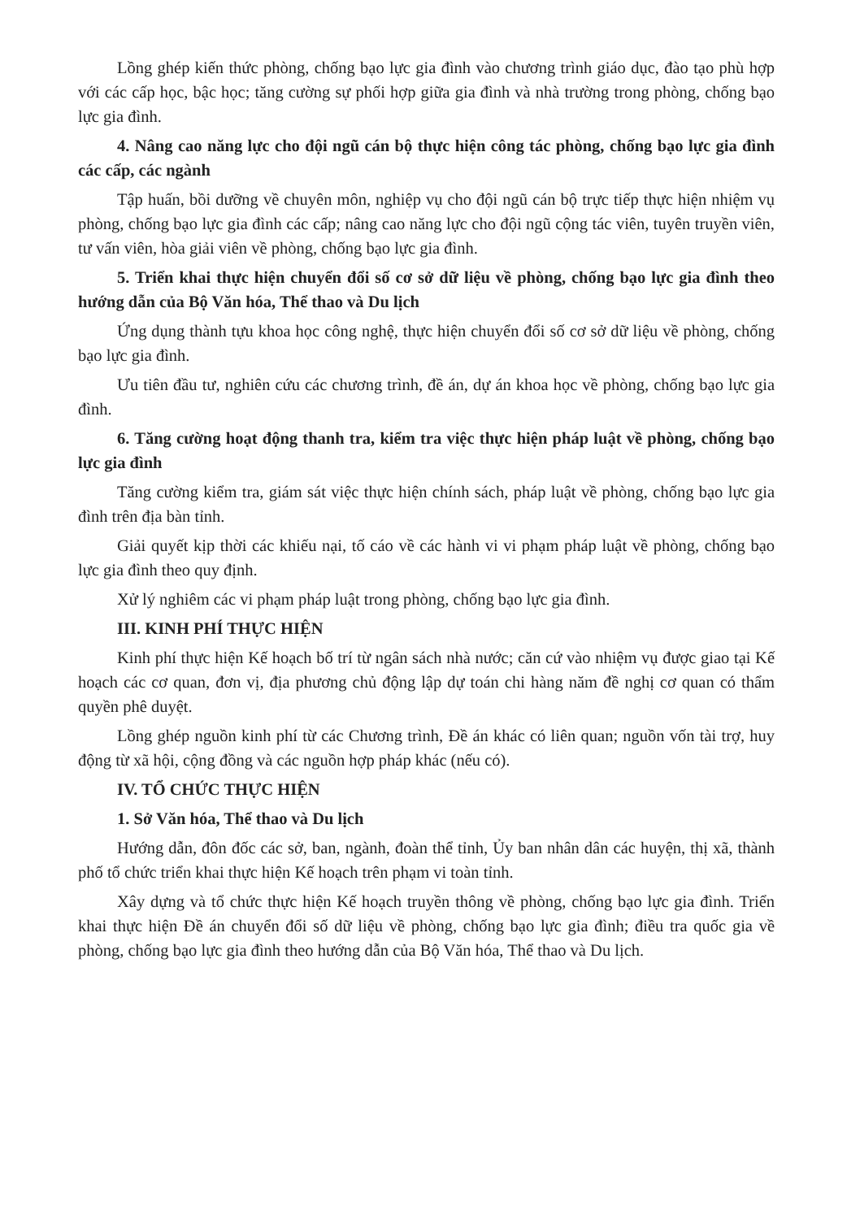Lồng ghép kiến thức phòng, chống bạo lực gia đình vào chương trình giáo dục, đào tạo phù hợp với các cấp học, bậc học; tăng cường sự phối hợp giữa gia đình và nhà trường trong phòng, chống bạo lực gia đình.
4. Nâng cao năng lực cho đội ngũ cán bộ thực hiện công tác phòng, chống bạo lực gia đình các cấp, các ngành
Tập huấn, bồi dưỡng về chuyên môn, nghiệp vụ cho đội ngũ cán bộ trực tiếp thực hiện nhiệm vụ phòng, chống bạo lực gia đình các cấp; nâng cao năng lực cho đội ngũ cộng tác viên, tuyên truyền viên, tư vấn viên, hòa giải viên về phòng, chống bạo lực gia đình.
5. Triển khai thực hiện chuyển đổi số cơ sở dữ liệu về phòng, chống bạo lực gia đình theo hướng dẫn của Bộ Văn hóa, Thể thao và Du lịch
Ứng dụng thành tựu khoa học công nghệ, thực hiện chuyển đổi số cơ sở dữ liệu về phòng, chống bạo lực gia đình.
Ưu tiên đầu tư, nghiên cứu các chương trình, đề án, dự án khoa học về phòng, chống bạo lực gia đình.
6. Tăng cường hoạt động thanh tra, kiểm tra việc thực hiện pháp luật về phòng, chống bạo lực gia đình
Tăng cường kiểm tra, giám sát việc thực hiện chính sách, pháp luật về phòng, chống bạo lực gia đình trên địa bàn tỉnh.
Giải quyết kịp thời các khiếu nại, tố cáo về các hành vi vi phạm pháp luật về phòng, chống bạo lực gia đình theo quy định.
Xử lý nghiêm các vi phạm pháp luật trong phòng, chống bạo lực gia đình.
III. KINH PHÍ THỰC HIỆN
Kinh phí thực hiện Kế hoạch bố trí từ ngân sách nhà nước; căn cứ vào nhiệm vụ được giao tại Kế hoạch các cơ quan, đơn vị, địa phương chủ động lập dự toán chi hàng năm đề nghị cơ quan có thẩm quyền phê duyệt.
Lồng ghép nguồn kinh phí từ các Chương trình, Đề án khác có liên quan; nguồn vốn tài trợ, huy động từ xã hội, cộng đồng và các nguồn hợp pháp khác (nếu có).
IV. TỔ CHỨC THỰC HIỆN
1. Sở Văn hóa, Thể thao và Du lịch
Hướng dẫn, đôn đốc các sở, ban, ngành, đoàn thể tỉnh, Ủy ban nhân dân các huyện, thị xã, thành phố tổ chức triển khai thực hiện Kế hoạch trên phạm vi toàn tỉnh.
Xây dựng và tổ chức thực hiện Kế hoạch truyền thông về phòng, chống bạo lực gia đình. Triển khai thực hiện Đề án chuyển đổi số dữ liệu về phòng, chống bạo lực gia đình; điều tra quốc gia về phòng, chống bạo lực gia đình theo hướng dẫn của Bộ Văn hóa, Thể thao và Du lịch.